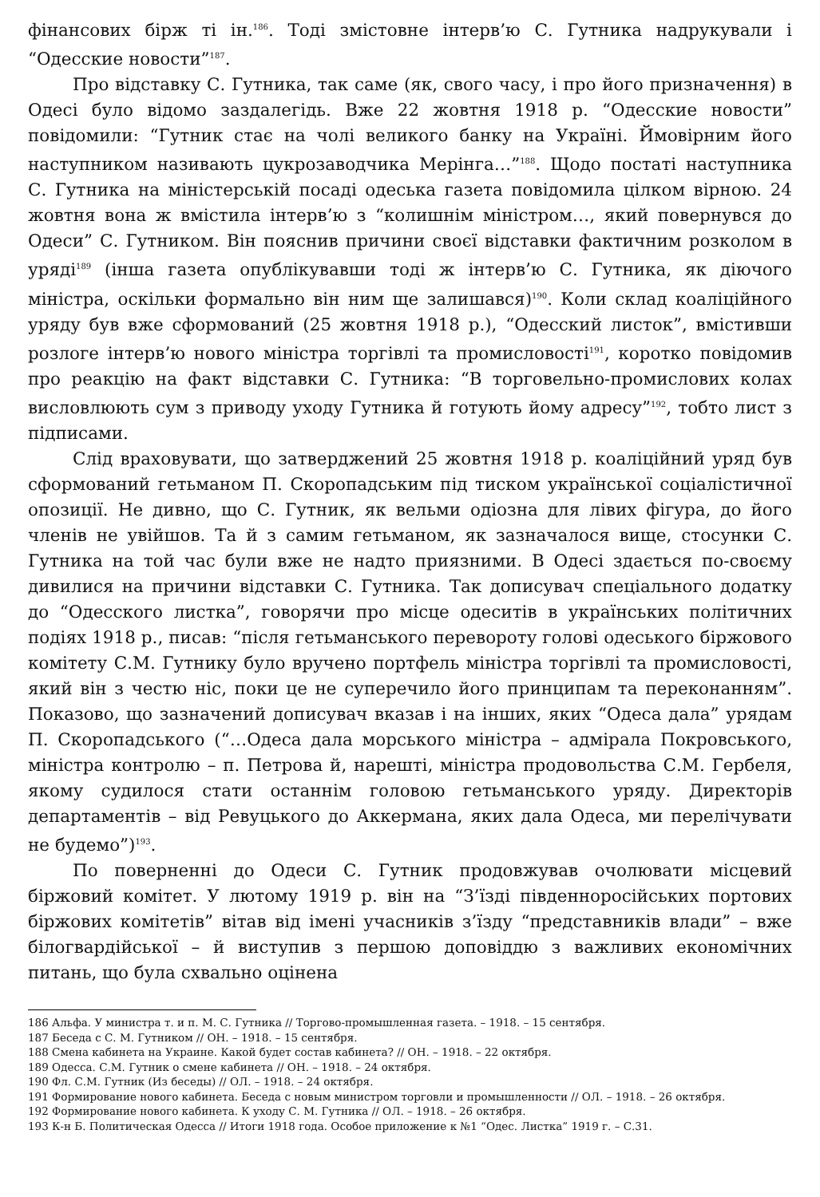фінансових бірж ті ін.<sup>186</sup>. Тоді змістовне інтерв’ю С. Гутника надрукували і “Одесские новости”<sup>187</sup>.
Про відставку С. Гутника, так саме (як, свого часу, і про його призначення) в Одесі було відомо заздалегідь. Вже 22 жовтня 1918 р. “Одесские новости” повідомили: “Гутник стає на чолі великого банку на Україні. Ймовірним його наступником називають цукрозаводчика Мерінга…”<sup>188</sup>. Щодо постаті наступника С. Гутника на міністерській посаді одеська газета повідомила цілком вірною. 24 жовтня вона ж вмістила інтерв’ю з “колишнім міністром…, який повернувся до Одеси” С. Гутником. Він пояснив причини своєї відставки фактичним розколом в уряді<sup>189</sup> (інша газета опублікувавши тоді ж інтерв’ю С. Гутника, як діючого міністра, оскільки формально він ним ще залишався)<sup>190</sup>. Коли склад коаліційного уряду був вже сформований (25 жовтня 1918 р.), “Одесский листок”, вмістивши розлоге інтерв’ю нового міністра торгівлі та промисловості<sup>191</sup>, коротко повідомив про реакцію на факт відставки С. Гутника: “В торговельно-промислових колах висловлюють сум з приводу уходу Гутника й готують йому адресу”<sup>192</sup>, тобто лист з підписами.
Слід враховувати, що затверджений 25 жовтня 1918 р. коаліційний уряд був сформований гетьманом П. Скоропадським під тиском української соціалістичної опозиції. Не дивно, що С. Гутник, як вельми одіозна для лівих фігура, до його членів не увійшов. Та й з самим гетьманом, як зазначалося вище, стосунки С. Гутника на той час були вже не надто приязними. В Одесі здається по-своєму дивилися на причини відставки С. Гутника. Так дописувач спеціального додатку до “Одесского листка”, говорячи про місце одеситів в українських політичних подіях 1918 р., писав: “після гетьманського перевороту голові одеського біржового комітету С.М. Гутнику було вручено портфель міністра торгівлі та промисловості, який він з честю ніс, поки це не суперечило його принципам та переконанням”. Показово, що зазначений дописувач вказав і на інших, яких “Одеса дала” урядам П. Скоропадського (“…Одеса дала морського міністра – адмірала Покровського, міністра контролю – п. Петрова й, нарешті, міністра продовольства С.М. Гербеля, якому судилося стати останнім головою гетьманського уряду. Директорів департаментів – від Ревуцького до Аккермана, яких дала Одеса, ми перелічувати не будемо”)<sup>193</sup>.
По поверненні до Одеси С. Гутник продовжував очолювати місцевий біржовий комітет. У лютому 1919 р. він на “З’їзді південноросійських портових біржових комітетів” вітав від імені учасників з’їзду “представників влади” – вже білогвардійської – й виступив з першою доповіддю з важливих економічних питань, що була схвально оцінена
186 Альфа. У министра т. и п. М. С. Гутника // Торгово-промышленная газета. – 1918. – 15 сентября.
187 Беседа с С. М. Гутником // ОН. – 1918. – 15 сентября.
188 Смена кабинета на Украине. Какой будет состав кабинета? // ОН. – 1918. – 22 октября.
189 Одесса. С.М. Гутник о смене кабинета // ОН. – 1918. – 24 октября.
190 Фл. С.М. Гутник (Из беседы) // ОЛ. – 1918. – 24 октября.
191 Формирование нового кабинета. Беседа с новым министром торговли и промышленности // ОЛ. – 1918. – 26 октября.
192 Формирование нового кабинета. К уходу С. М. Гутника // ОЛ. – 1918. – 26 октября.
193 К-н Б. Политическая Одесса // Итоги 1918 года. Особое приложение к №1 “Одес. Листка” 1919 г. – С.31.